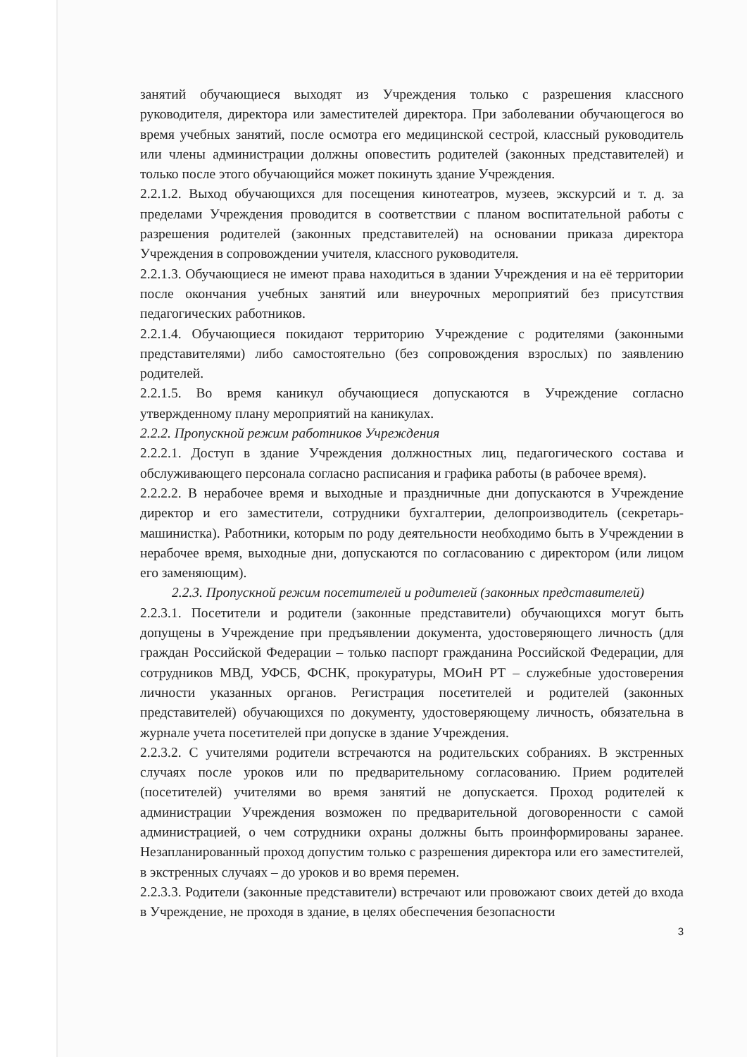занятий обучающиеся выходят из Учреждения только с разрешения классного руководителя, директора или заместителей директора. При заболевании обучающегося во время учебных занятий, после осмотра его медицинской сестрой, классный руководитель или члены администрации должны оповестить родителей (законных представителей) и только после этого обучающийся может покинуть здание Учреждения.
2.2.1.2. Выход обучающихся для посещения кинотеатров, музеев, экскурсий и т. д. за пределами Учреждения проводится в соответствии с планом воспитательной работы с разрешения родителей (законных представителей) на основании приказа директора Учреждения в сопровождении учителя, классного руководителя.
2.2.1.3. Обучающиеся не имеют права находиться в здании Учреждения и на её территории после окончания учебных занятий или внеурочных мероприятий без присутствия педагогических работников.
2.2.1.4. Обучающиеся покидают территорию Учреждение с родителями (законными представителями) либо самостоятельно (без сопровождения взрослых) по заявлению родителей.
2.2.1.5. Во время каникул обучающиеся допускаются в Учреждение согласно утвержденному плану мероприятий на каникулах.
2.2.2. Пропускной режим работников Учреждения
2.2.2.1. Доступ в здание Учреждения должностных лиц, педагогического состава и обслуживающего персонала согласно расписания и графика работы (в рабочее время).
2.2.2.2. В нерабочее время и выходные и праздничные дни допускаются в Учреждение директор и его заместители, сотрудники бухгалтерии, делопроизводитель (секретарь-машинистка). Работники, которым по роду деятельности необходимо быть в Учреждении в нерабочее время, выходные дни, допускаются по согласованию с директором (или лицом его заменяющим).
2.2.3. Пропускной режим посетителей и родителей (законных представителей)
2.2.3.1. Посетители и родители (законные представители) обучающихся могут быть допущены в Учреждение при предъявлении документа, удостоверяющего личность (для граждан Российской Федерации – только паспорт гражданина Российской Федерации, для сотрудников МВД, УФСБ, ФСНК, прокуратуры, МОиН РТ – служебные удостоверения личности указанных органов. Регистрация посетителей и родителей (законных представителей) обучающихся по документу, удостоверяющему личность, обязательна в журнале учета посетителей при допуске в здание Учреждения.
2.2.3.2. С учителями родители встречаются на родительских собраниях. В экстренных случаях после уроков или по предварительному согласованию. Прием родителей (посетителей) учителями во время занятий не допускается. Проход родителей к администрации Учреждения возможен по предварительной договоренности с самой администрацией, о чем сотрудники охраны должны быть проинформированы заранее. Незапланированный проход допустим только с разрешения директора или его заместителей, в экстренных случаях – до уроков и во время перемен.
2.2.3.3. Родители (законные представители) встречают или провожают своих детей до входа в Учреждение, не проходя в здание, в целях обеспечения безопасности
3